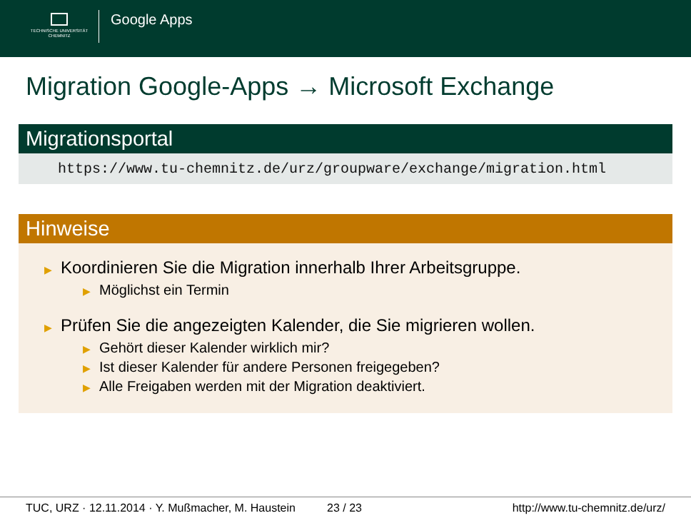TECHNISCHE UNIVERSITÄT
CHEMNITZ
Google Apps
Migration Google-Apps → Microsoft Exchange
Migrationsportal
https://www.tu-chemnitz.de/urz/groupware/exchange/migration.html
Hinweise
▶ Koordinieren Sie die Migration innerhalb Ihrer Arbeitsgruppe.
▶ Möglichst ein Termin
▶ Prüfen Sie die angezeigten Kalender, die Sie migrieren wollen.
▶ Gehört dieser Kalender wirklich mir?
▶ Ist dieser Kalender für andere Personen freigegeben?
▶ Alle Freigaben werden mit der Migration deaktiviert.
TUC, URZ · 12.11.2014 · Y. Mußmacher, M. Haustein 23 / 23 http://www.tu-chemnitz.de/urz/